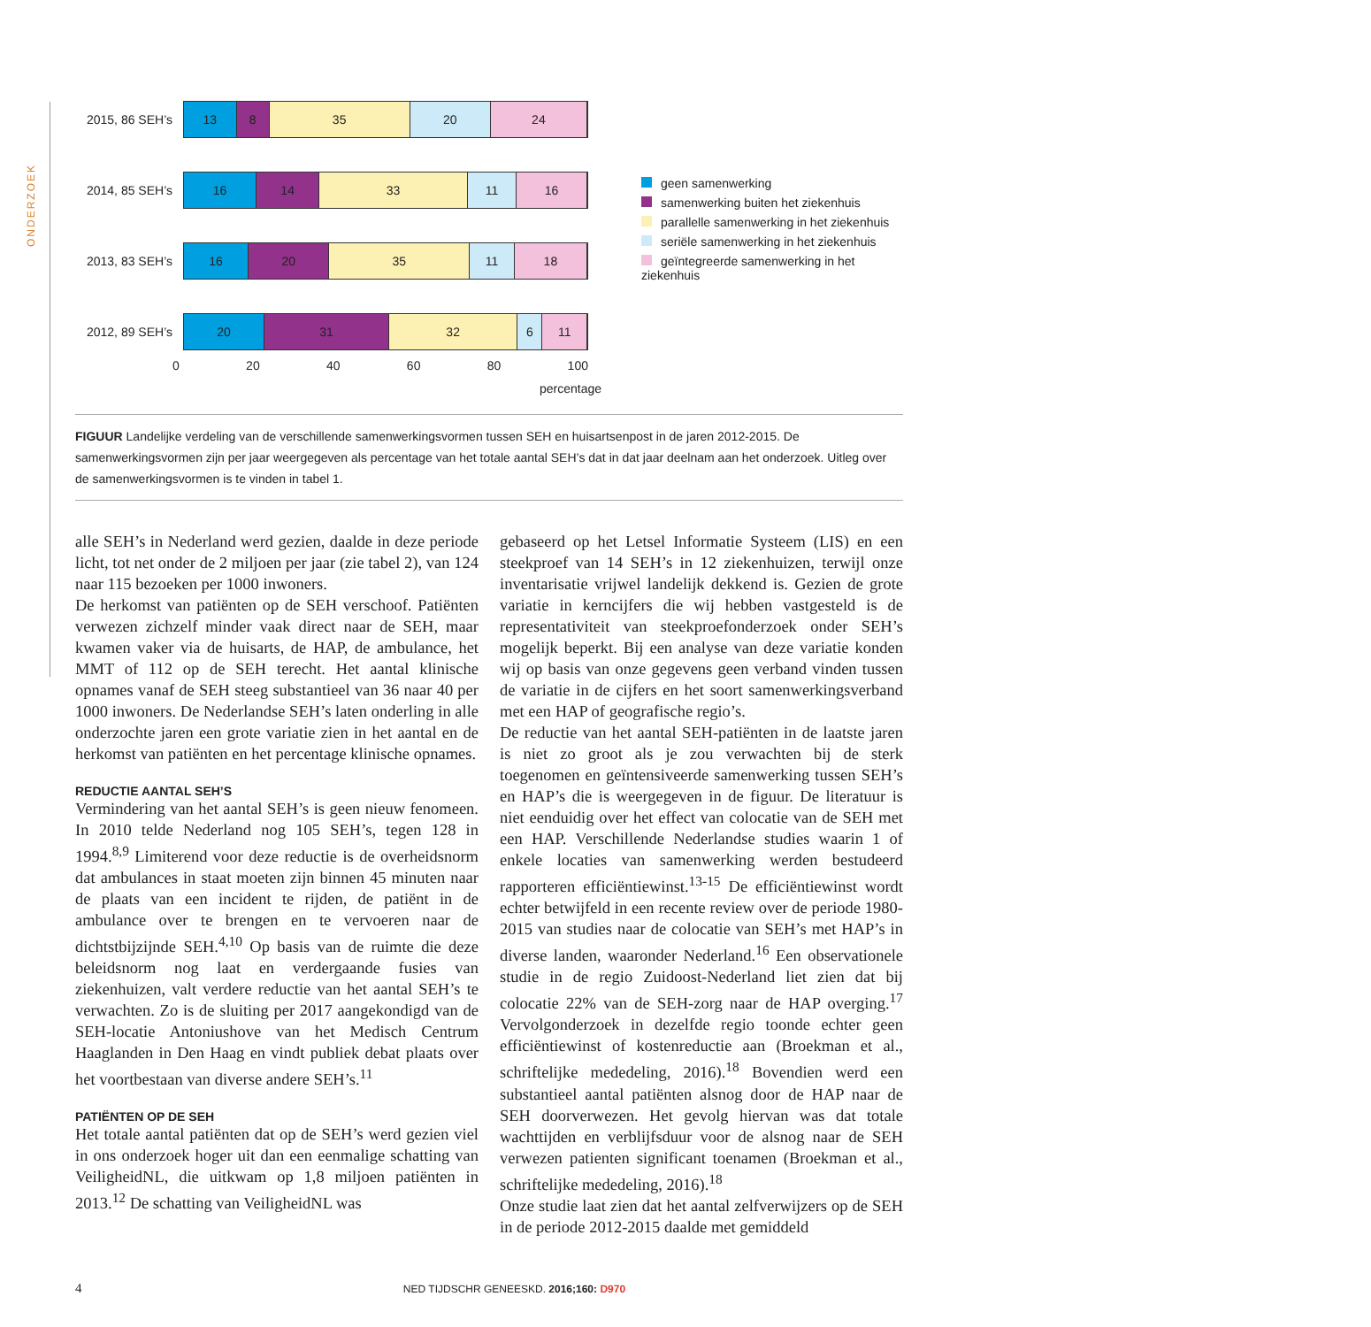ONDERZOEK
2015, 86 SEH’s
13 8 35 20 24
2014, 85 SEH’s
16 14 33 11 16
2013, 83 SEH’s
16 20 35 11 18
2012, 89 SEH’s
20 31 32 6 11
0 20 40 60 80 100
percentage
geen samenwerking
samenwerking buiten het ziekenhuis
parallelle samenwerking in het ziekenhuis
seriële samenwerking in het ziekenhuis
geïntegreerde samenwerking in het ziekenhuis
FIGUUR Landelijke verdeling van de verschillende samenwerkingsvormen tussen SEH en huisartsenpost in de jaren 2012-2015. De samenwerkingsvormen zijn per jaar weergegeven als percentage van het totale aantal SEH’s dat in dat jaar deelnam aan het onderzoek. Uitleg over de samenwerkingsvormen is te vinden in tabel 1.
alle SEH’s in Nederland werd gezien, daalde in deze periode licht, tot net onder de 2 miljoen per jaar (zie tabel 2), van 124 naar 115 bezoeken per 1000 inwoners.
De herkomst van patiënten op de SEH verschoof. Patiënten verwezen zichzelf minder vaak direct naar de SEH, maar kwamen vaker via de huisarts, de HAP, de ambulance, het MMT of 112 op de SEH terecht. Het aantal klinische opnames vanaf de SEH steeg substantieel van 36 naar 40 per 1000 inwoners. De Nederlandse SEH’s laten onderling in alle onderzochte jaren een grote variatie zien in het aantal en de herkomst van patiënten en het percentage klinische opnames.
REDUCTIE AANTAL SEH’S
Vermindering van het aantal SEH’s is geen nieuw fenomeen. In 2010 telde Nederland nog 105 SEH’s, tegen 128 in 1994.<sup>8,9</sup> Limiterend voor deze reductie is de overheidsnorm dat ambulances in staat moeten zijn binnen 45 minuten naar de plaats van een incident te rijden, de patiënt in de ambulance over te brengen en te vervoeren naar de dichtstbijzijnde SEH.<sup>4,10</sup> Op basis van de ruimte die deze beleidsnorm nog laat en verdergaande fusies van ziekenhuizen, valt verdere reductie van het aantal SEH’s te verwachten. Zo is de sluiting per 2017 aangekondigd van de SEH-locatie Antoniushove van het Medisch Centrum Haaglanden in Den Haag en vindt publiek debat plaats over het voortbestaan van diverse andere SEH’s.<sup>11</sup>
PATIËNTEN OP DE SEH
Het totale aantal patiënten dat op de SEH’s werd gezien viel in ons onderzoek hoger uit dan een eenmalige schatting van VeiligheidNL, die uitkwam op 1,8 miljoen patiënten in 2013.<sup>12</sup> De schatting van VeiligheidNL was
gebaseerd op het Letsel Informatie Systeem (LIS) en een steekproef van 14 SEH’s in 12 ziekenhuizen, terwijl onze inventarisatie vrijwel landelijk dekkend is. Gezien de grote variatie in kerncijfers die wij hebben vastgesteld is de representativiteit van steekproefonderzoek onder SEH’s mogelijk beperkt. Bij een analyse van deze variatie konden wij op basis van onze gegevens geen verband vinden tussen de variatie in de cijfers en het soort samenwerkingsverband met een HAP of geografische regio’s.
De reductie van het aantal SEH-patiënten in de laatste jaren is niet zo groot als je zou verwachten bij de sterk toegenomen en geïntensiveerde samenwerking tussen SEH’s en HAP’s die is weergegeven in de figuur. De literatuur is niet eenduidig over het effect van colocatie van de SEH met een HAP. Verschillende Nederlandse studies waarin 1 of enkele locaties van samenwerking werden bestudeerd rapporteren efficiëntiewinst.<sup>13-15</sup> De efficiëntiewinst wordt echter betwijfeld in een recente review over de periode 1980-2015 van studies naar de colocatie van SEH’s met HAP’s in diverse landen, waaronder Nederland.<sup>16</sup> Een observationele studie in de regio Zuidoost-Nederland liet zien dat bij colocatie 22% van de SEH-zorg naar de HAP overging.<sup>17</sup> Vervolgonderzoek in dezelfde regio toonde echter geen efficiëntiewinst of kostenreductie aan (Broekman et al., schriftelijke mededeling, 2016).<sup>18</sup> Bovendien werd een substantieel aantal patiënten alsnog door de HAP naar de SEH doorverwezen. Het gevolg hiervan was dat totale wachttijden en verblijfsduur voor de alsnog naar de SEH verwezen patienten significant toenamen (Broekman et al., schriftelijke mededeling, 2016).<sup>18</sup>
Onze studie laat zien dat het aantal zelfverwijzers op de SEH in de periode 2012-2015 daalde met gemiddeld
4 NED TIJDSCHR GENEESKD. 2016;160: D970